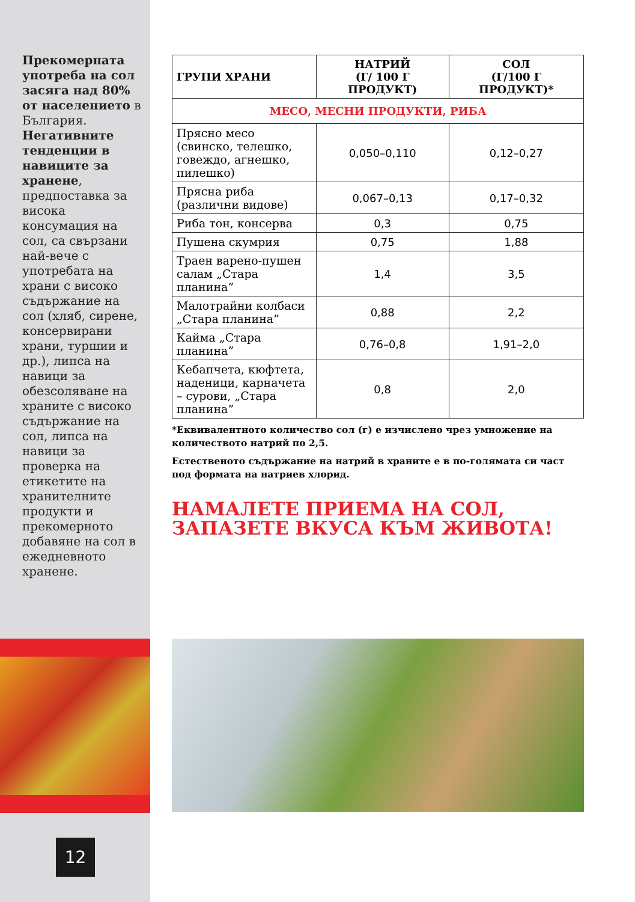Прекомерната употреба на сол засяга над 80% от населението в България. Негативните тенденции в навиците за хранене, предпоставка за висока консумация на сол, са свързани най-вече с употребата на храни с високо съдържание на сол (хляб, сирене, консервирани храни, туршии и др.), липса на навици за обезсоляване на храните с високо съдържание на сол, липса на навици за проверка на етикетите на хранителните продукти и прекомерното добавяне на сол в ежедневното хранене.
12
| ГРУПИ ХРАНИ | НАТРИЙ (Г/ 100 Г ПРОДУКТ) | СОЛ (Г/100 Г ПРОДУКТ)* |
| --- | --- | --- |
| МЕСО, МЕСНИ ПРОДУКТИ, РИБА | | |
| Прясно месо (свинско, телешко, говеждо, агнешко, пилешко) | 0,050–0,110 | 0,12–0,27 |
| Прясна риба (различни видове) | 0,067–0,13 | 0,17–0,32 |
| Риба тон, консерва | 0,3 | 0,75 |
| Пушена скумрия | 0,75 | 1,88 |
| Траен варено-пушен салам „Стара планина” | 1,4 | 3,5 |
| Малотрайни колбаси „Стара планина” | 0,88 | 2,2 |
| Кайма „Стара планина” | 0,76–0,8 | 1,91–2,0 |
| Кебапчета, кюфтета, наденици, карначета – сурови, „Стара планина” | 0,8 | 2,0 |
*Еквивалентното количество сол (г) е изчислено чрез умножение на количеството натрий по 2,5.
Естественото съдържание на натрий в храните е в по-голямата си част под формата на натриев хлорид.
НАМАЛЕТЕ ПРИЕМА НА СОЛ,
ЗАПАЗЕТЕ ВКУСА КЪМ ЖИВОТА!